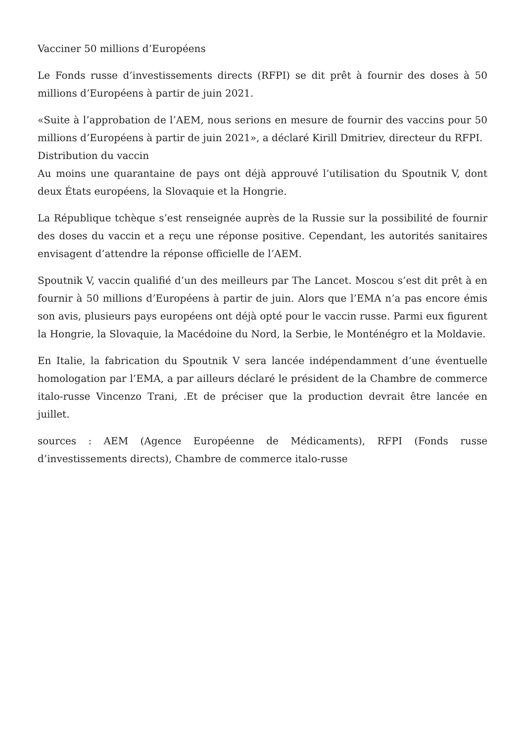Vacciner 50 millions d’Européens
Le Fonds russe d’investissements directs (RFPI) se dit prêt à fournir des doses à 50 millions d’Européens à partir de juin 2021.
«Suite à l’approbation de l’AEM, nous serions en mesure de fournir des vaccins pour 50 millions d’Européens à partir de juin 2021», a déclaré Kirill Dmitriev, directeur du RFPI.
Distribution du vaccin
Au moins une quarantaine de pays ont déjà approuvé l’utilisation du Spoutnik V, dont deux États européens, la Slovaquie et la Hongrie.
La République tchèque s’est renseignée auprès de la Russie sur la possibilité de fournir des doses du vaccin et a reçu une réponse positive. Cependant, les autorités sanitaires envisagent d’attendre la réponse officielle de l’AEM.
Spoutnik V, vaccin qualifié d’un des meilleurs par The Lancet. Moscou s’est dit prêt à en fournir à 50 millions d’Européens à partir de juin. Alors que l’EMA n’a pas encore émis son avis, plusieurs pays européens ont déjà opté pour le vaccin russe. Parmi eux figurent la Hongrie, la Slovaquie, la Macédoine du Nord, la Serbie, le Monténégro et la Moldavie.
En Italie, la fabrication du Spoutnik V sera lancée indépendamment d’une éventuelle homologation par l’EMA, a par ailleurs déclaré le président de la Chambre de commerce italo-russe Vincenzo Trani, .Et de préciser que la production devrait être lancée en juillet.
sources : AEM (Agence Européenne de Médicaments), RFPI (Fonds russe d’investissements directs), Chambre de commerce italo-russe